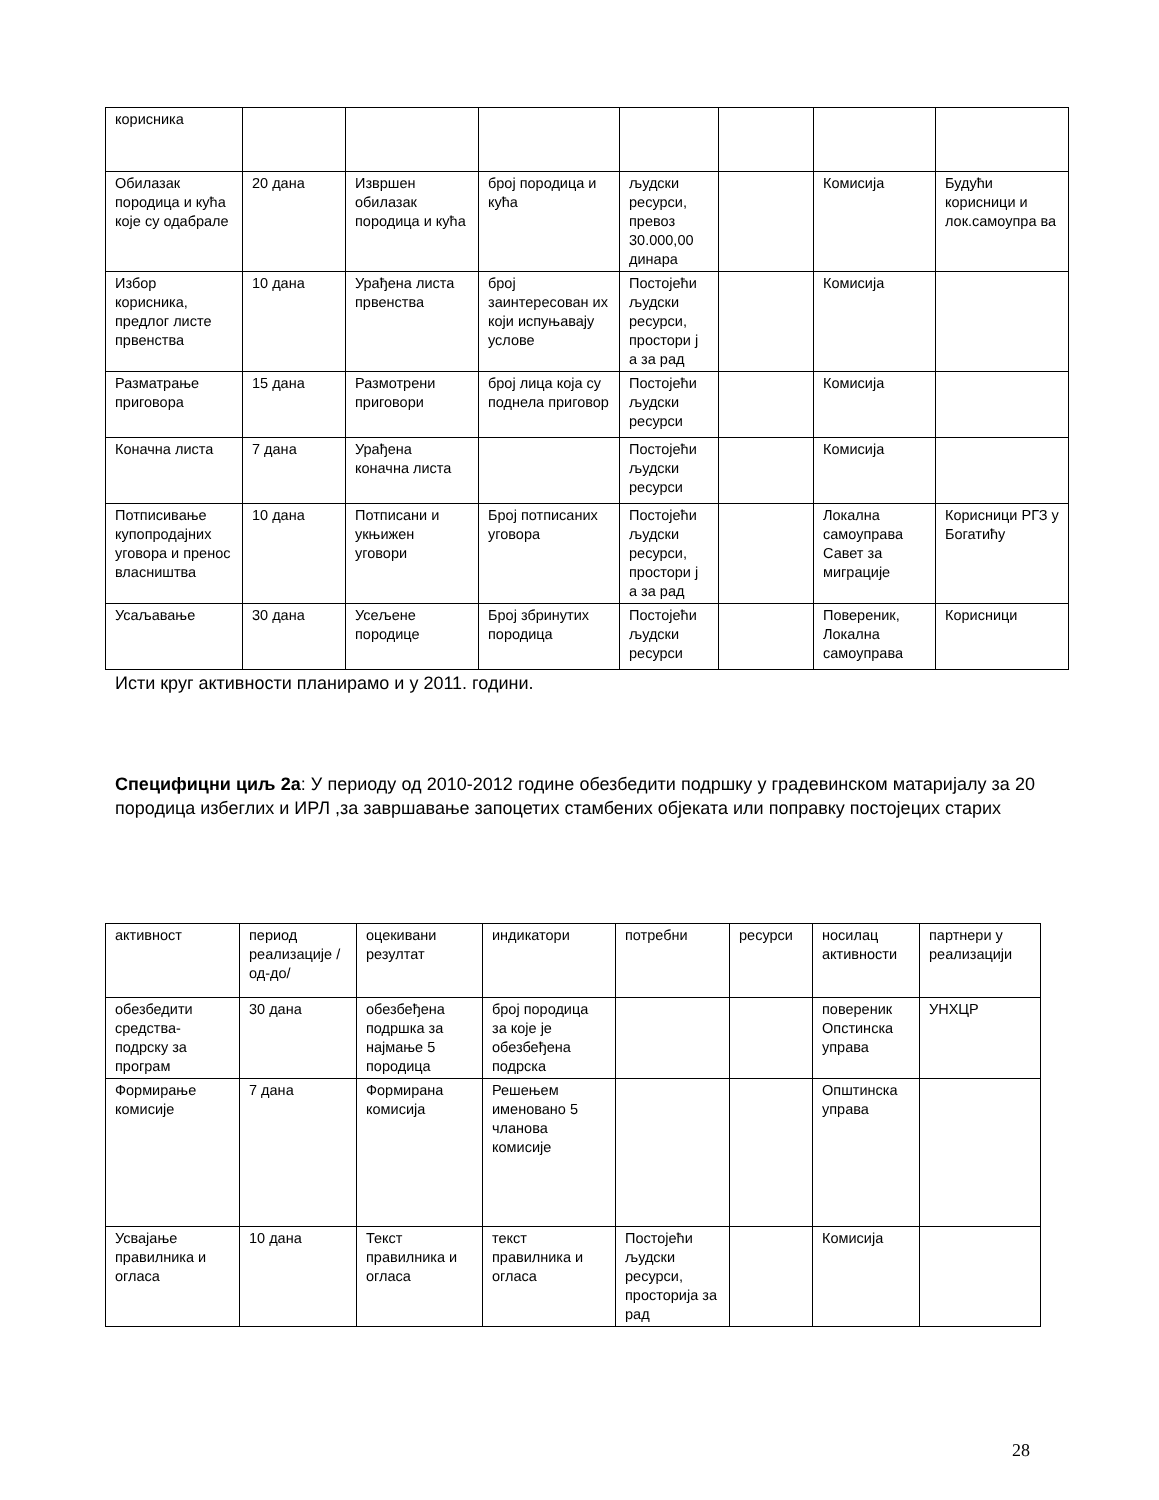| корисника | | | | | | | |
| Обилазак породица и кућа које су одабрале | 20 дана | Извршен обилазак породица и кућа | број породица и кућа | људски ресурси, превоз 30.000,00 динара | | Комисија | Будући корисници и лок.самоупра ва |
| Избор корисника, предлог листе првенства | 10 дана | Урађена листа првенства | број заинтересован их који испуњавају услове | Постојећи људски ресурси, простори ј а за рад | | Комисија | |
| Разматрање приговора | 15 дана | Размотрени приговори | број лица која су поднела приговор | Постојећи људски ресурси | | Комисија | |
| Коначна листа | 7 дана | Урађена коначна листа | | Постојећи људски ресурси | | Комисија | |
| Потписивање купопродајних уговора и пренос власништва | 10 дана | Потписани и укњижен уговори | Број потписаних уговора | Постојећи људски ресурси, простори ј а за рад | | Локална самоуправа Савет за миграције | Корисници РГЗ у Богатићу |
| Усаљавање | 30 дана | Усељене породице | Број збринутих породица | Постојећи људски ресурси | | Повереник, Локална самоуправа | Корисници |
Исти круг активности планирамо и у 2011. години.
Специфицни циљ 2а: У периоду од 2010-2012 године обезбедити подршку у градевинском матаријалу за 20 породица избеглих и ИРЛ ,за завршавање запоцетих стамбених објеката или поправку постојецих старих
| активност | период реализације /од-до/ | оцекивани резултат | индикатори | потребни | ресурси | носилац активности | партнери у реализацији |
| обезбедити средства-подрску за програм | 30 дана | обезбеђена подршка за најмање 5 породица | број породица за које је обезбеђена подрска | | | повереник Опстинска управа | УНХЦР |
| Формирање комисије | 7 дана | Формирана комисија | Решењем именовано 5 чланова комисије | | | Општинска управа | |
| Усвајање правилника и огласа | 10 дана | Текст правилника и огласа | текст правилника и огласа | Постојећи људски ресурси, просторија за рад | | Комисија | |
28